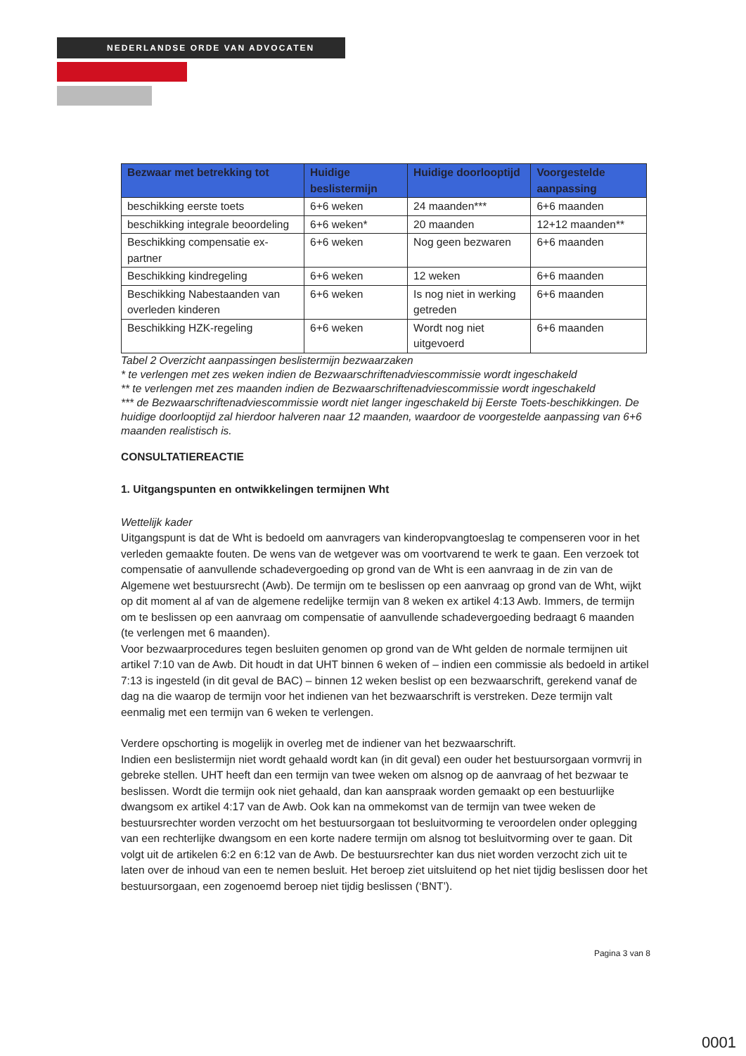NEDERLANDSE ORDE VAN ADVOCATEN
| Bezwaar met betrekking tot | Huidige beslistermijn | Huidige doorlooptijd | Voorgestelde aanpassing |
| --- | --- | --- | --- |
| beschikking eerste toets | 6+6 weken | 24 maanden*** | 6+6 maanden |
| beschikking integrale beoordeling | 6+6 weken* | 20 maanden | 12+12 maanden** |
| Beschikking compensatie ex-partner | 6+6 weken | Nog geen bezwaren | 6+6 maanden |
| Beschikking kindregeling | 6+6 weken | 12 weken | 6+6 maanden |
| Beschikking Nabestaanden van overleden kinderen | 6+6 weken | Is nog niet in werking getreden | 6+6 maanden |
| Beschikking HZK-regeling | 6+6 weken | Wordt nog niet uitgevoerd | 6+6 maanden |
Tabel 2 Overzicht aanpassingen beslistermijn bezwaarzaken
* te verlengen met zes weken indien de Bezwaarschriftenadviescommissie wordt ingeschakeld
** te verlengen met zes maanden indien de Bezwaarschriftenadviescommissie wordt ingeschakeld
*** de Bezwaarschriftenadviescommissie wordt niet langer ingeschakeld bij Eerste Toets-beschikkingen. De huidige doorlooptijd zal hierdoor halveren naar 12 maanden, waardoor de voorgestelde aanpassing van 6+6 maanden realistisch is.
CONSULTATIEREACTIE
1. Uitgangspunten en ontwikkelingen termijnen Wht
Wettelijk kader
Uitgangspunt is dat de Wht is bedoeld om aanvragers van kinderopvangtoeslag te compenseren voor in het verleden gemaakte fouten. De wens van de wetgever was om voortvarend te werk te gaan. Een verzoek tot compensatie of aanvullende schadevergoeding op grond van de Wht is een aanvraag in de zin van de Algemene wet bestuursrecht (Awb). De termijn om te beslissen op een aanvraag op grond van de Wht, wijkt op dit moment al af van de algemene redelijke termijn van 8 weken ex artikel 4:13 Awb. Immers, de termijn om te beslissen op een aanvraag om compensatie of aanvullende schadevergoeding bedraagt 6 maanden (te verlengen met 6 maanden).
Voor bezwaarprocedures tegen besluiten genomen op grond van de Wht gelden de normale termijnen uit artikel 7:10 van de Awb. Dit houdt in dat UHT binnen 6 weken of – indien een commissie als bedoeld in artikel 7:13 is ingesteld (in dit geval de BAC) – binnen 12 weken beslist op een bezwaarschrift, gerekend vanaf de dag na die waarop de termijn voor het indienen van het bezwaarschrift is verstreken. Deze termijn valt eenmalig met een termijn van 6 weken te verlengen.
Verdere opschorting is mogelijk in overleg met de indiener van het bezwaarschrift.
Indien een beslistermijn niet wordt gehaald wordt kan (in dit geval) een ouder het bestuursorgaan vormvrij in gebreke stellen. UHT heeft dan een termijn van twee weken om alsnog op de aanvraag of het bezwaar te beslissen. Wordt die termijn ook niet gehaald, dan kan aanspraak worden gemaakt op een bestuurlijke dwangsom ex artikel 4:17 van de Awb. Ook kan na ommekomst van de termijn van twee weken de bestuursrechter worden verzocht om het bestuursorgaan tot besluitvorming te veroordelen onder oplegging van een rechterlijke dwangsom en een korte nadere termijn om alsnog tot besluitvorming over te gaan. Dit volgt uit de artikelen 6:2 en 6:12 van de Awb. De bestuursrechter kan dus niet worden verzocht zich uit te laten over de inhoud van een te nemen besluit. Het beroep ziet uitsluitend op het niet tijdig beslissen door het bestuursorgaan, een zogenoemd beroep niet tijdig beslissen (‘BNT’).
Pagina 3 van 8
0001